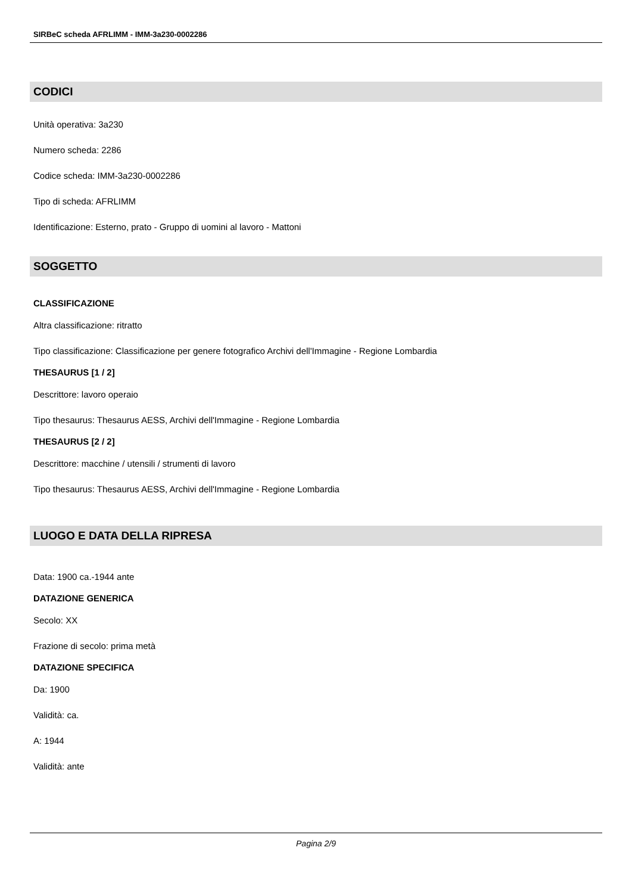SIRBeC scheda AFRLIMM - IMM-3a230-0002286
CODICI
Unità operativa: 3a230
Numero scheda: 2286
Codice scheda: IMM-3a230-0002286
Tipo di scheda: AFRLIMM
Identificazione: Esterno, prato - Gruppo di uomini al lavoro - Mattoni
SOGGETTO
CLASSIFICAZIONE
Altra classificazione: ritratto
Tipo classificazione: Classificazione per genere fotografico Archivi dell'Immagine - Regione Lombardia
THESAURUS [1 / 2]
Descrittore: lavoro operaio
Tipo thesaurus: Thesaurus AESS, Archivi dell'Immagine - Regione Lombardia
THESAURUS [2 / 2]
Descrittore: macchine / utensili / strumenti di lavoro
Tipo thesaurus: Thesaurus AESS, Archivi dell'Immagine - Regione Lombardia
LUOGO E DATA DELLA RIPRESA
Data: 1900 ca.-1944 ante
DATAZIONE GENERICA
Secolo: XX
Frazione di secolo: prima metà
DATAZIONE SPECIFICA
Da: 1900
Validità: ca.
A: 1944
Validità: ante
Pagina 2/9